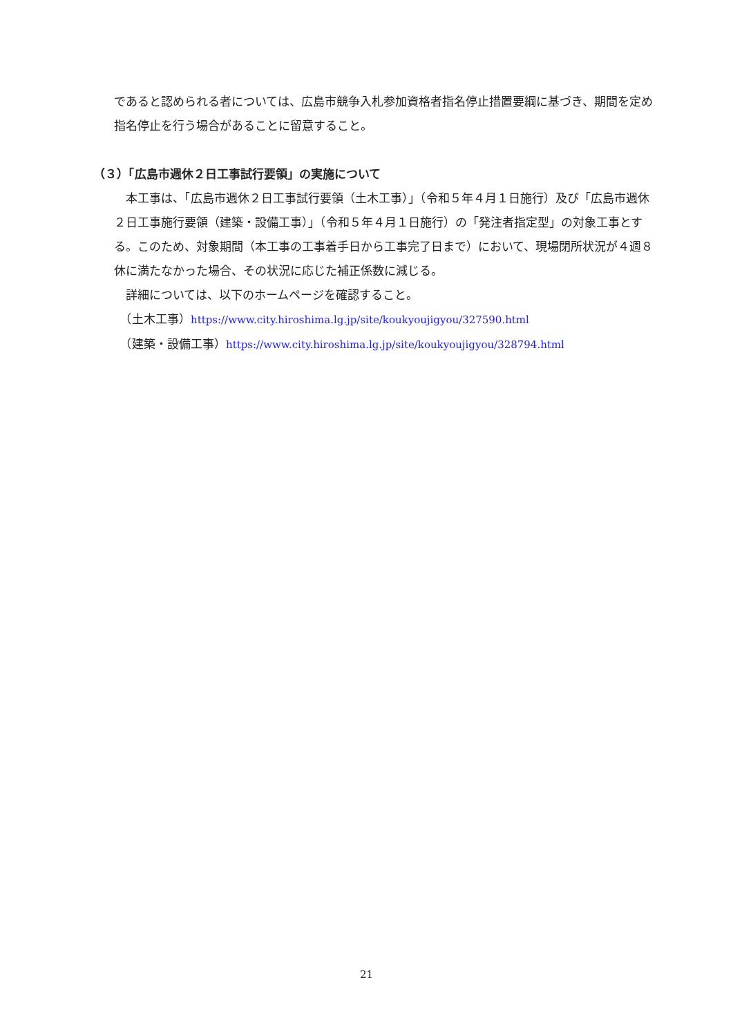であると認められる者については、広島市競争入札参加資格者指名停止措置要綱に基づき、期間を定め指名停止を行う場合があることに留意すること。
（３）「広島市週休２日工事試行要領」の実施について
　本工事は、「広島市週休２日工事試行要領（土木工事）」（令和５年４月１日施行）及び「広島市週休２日工事施行要領（建築・設備工事）」（令和５年４月１日施行）の「発注者指定型」の対象工事とする。このため、対象期間（本工事の工事着手日から工事完了日まで）において、現場閉所状況が４週８休に満たなかった場合、その状況に応じた補正係数に減じる。
　詳細については、以下のホームページを確認すること。
　（土木工事）https://www.city.hiroshima.lg.jp/site/koukyoujigyou/327590.html
　（建築・設備工事）https://www.city.hiroshima.lg.jp/site/koukyoujigyou/328794.html
21